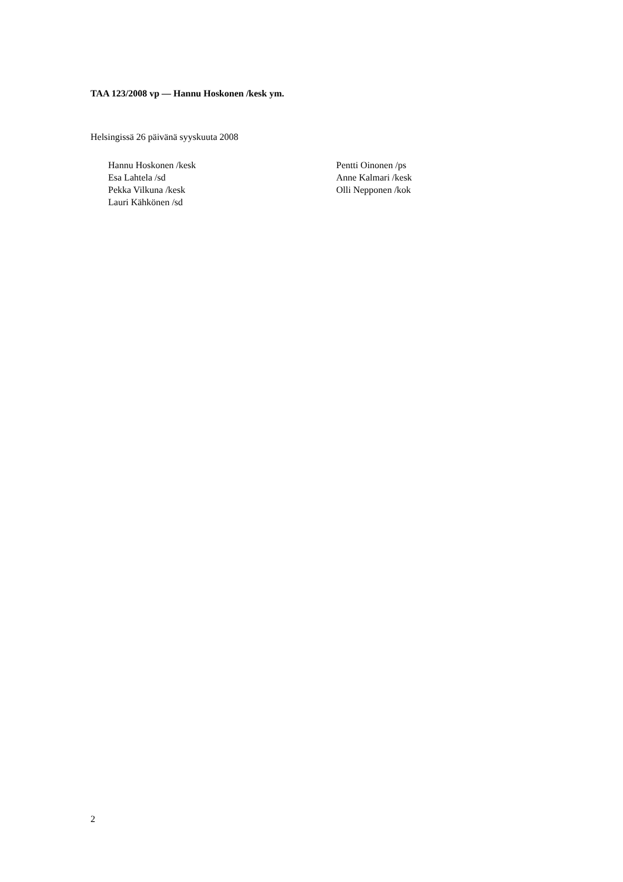TAA 123/2008 vp — Hannu Hoskonen /kesk ym.
Helsingissä 26 päivänä syyskuuta 2008
Hannu Hoskonen /kesk
Esa Lahtela /sd
Pekka Vilkuna /kesk
Lauri Kähkönen /sd
Pentti Oinonen /ps
Anne Kalmari /kesk
Olli Nepponen /kok
2